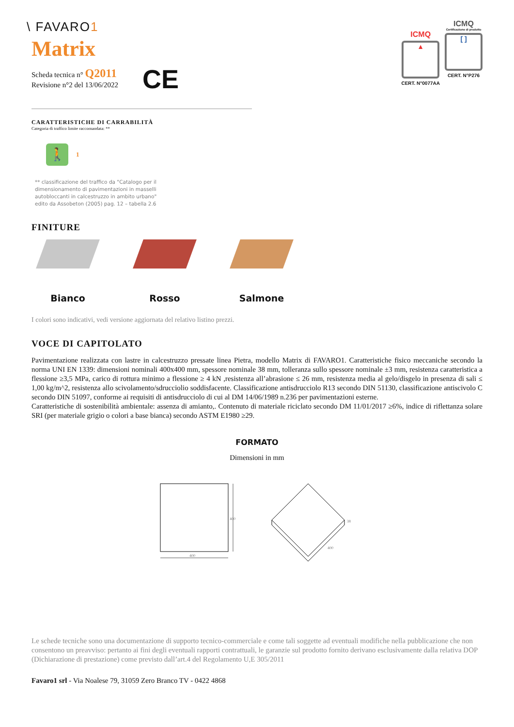\ FAVARO1
Matrix
Scheda tecnica n° Q2011
Revisione n°2 del 13/06/2022
CE
ICMQ
▲
CERT. N°0077AA
ICMQ
Certificazione di prodotto
[ ]
CERT. N°P276
CARATTERISTICHE DI CARRABILITÀ
Categoria di traffico limite raccomandata: **
🚶
1
** classificazione del traffico da "Catalogo per il dimensionamento di pavimentazioni in masselli autobloccanti in calcestruzzo in ambito urbano" edito da Assobeton (2005) pag. 12 – tabella 2.6
FINITURE
Bianco Rosso Salmone
I colori sono indicativi, vedi versione aggiornata del relativo listino prezzi.
VOCE DI CAPITOLATO
Pavimentazione realizzata con lastre in calcestruzzo pressate linea Pietra, modello Matrix di FAVARO1. Caratteristiche fisico meccaniche secondo la norma UNI EN 1339: dimensioni nominali 400x400 mm, spessore nominale 38 mm, tolleranza sullo spessore nominale ±3 mm, resistenza caratteristica a flessione ≥3,5 MPa, carico di rottura minimo a flessione ≥ 4 kN ,resistenza all’abrasione ≤ 26 mm, resistenza media al gelo/disgelo in presenza di sali ≤ 1,00 kg/m^2, resistenza allo scivolamento/sdrucciolio soddisfacente. Classificazione antisdrucciolo R13 secondo DIN 51130, classificazione antiscivolo C secondo DIN 51097, conforme ai requisiti di antisdrucciolo di cui al DM 14/06/1989 n.236 per pavimentazioni esterne.
Caratteristiche di sostenibilità ambientale: assenza di amianto,. Contenuto di materiale riciclato secondo DM 11/01/2017 ≥6%, indice di riflettanza solare SRI (per materiale grigio o colori a base bianca) secondo ASTM E1980 ≥29.
FORMATO
Dimensioni in mm
400
400
400
38
Le schede tecniche sono una documentazione di supporto tecnico-commerciale e come tali soggette ad eventuali modifiche nella pubblicazione che non consentono un preavviso: pertanto ai fini degli eventuali rapporti contrattuali, le garanzie sul prodotto fornito derivano esclusivamente dalla relativa DOP (Dichiarazione di prestazione) come previsto dall’art.4 del Regolamento U,E 305/2011
Favaro1 srl - Via Noalese 79, 31059 Zero Branco TV - 0422 4868